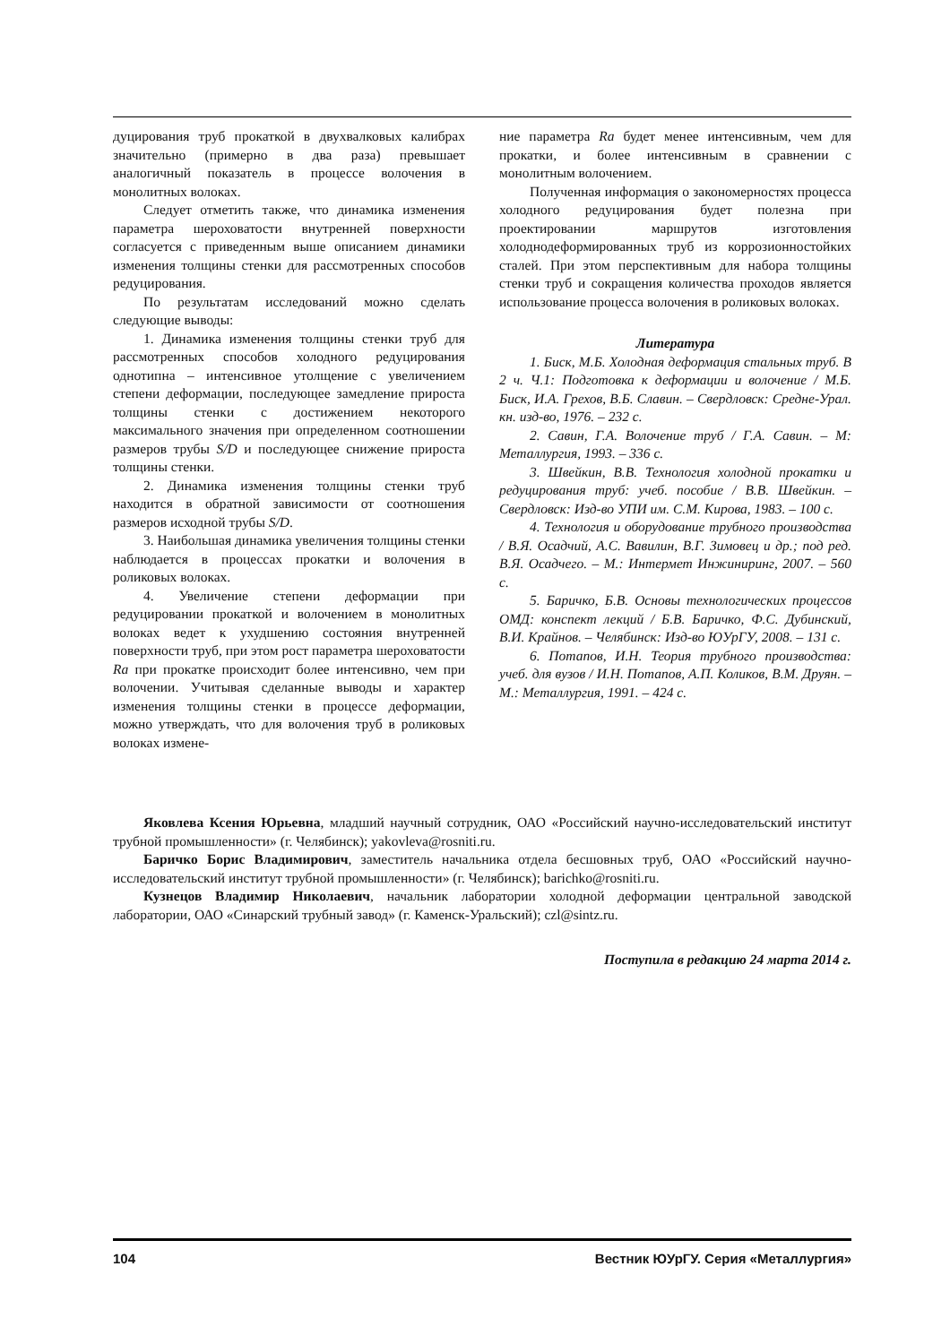дуцирования труб прокаткой в двухвалковых калибрах значительно (примерно в два раза) превышает аналогичный показатель в процессе волочения в монолитных волоках.
Следует отметить также, что динамика изменения параметра шероховатости внутренней поверхности согласуется с приведенным выше описанием динамики изменения толщины стенки для рассмотренных способов редуцирования.
По результатам исследований можно сделать следующие выводы:
1. Динамика изменения толщины стенки труб для рассмотренных способов холодного редуцирования однотипна – интенсивное утолщение с увеличением степени деформации, последующее замедление прироста толщины стенки с достижением некоторого максимального значения при определенном соотношении размеров трубы S/D и последующее снижение прироста толщины стенки.
2. Динамика изменения толщины стенки труб находится в обратной зависимости от соотношения размеров исходной трубы S/D.
3. Наибольшая динамика увеличения толщины стенки наблюдается в процессах прокатки и волочения в роликовых волоках.
4. Увеличение степени деформации при редуцировании прокаткой и волочением в монолитных волоках ведет к ухудшению состояния внутренней поверхности труб, при этом рост параметра шероховатости Ra при прокатке происходит более интенсивно, чем при волочении. Учитывая сделанные выводы и характер изменения толщины стенки в процессе деформации, можно утверждать, что для волочения труб в роликовых волоках измене-
ние параметра Ra будет менее интенсивным, чем для прокатки, и более интенсивным в сравнении с монолитным волочением.
Полученная информация о закономерностях процесса холодного редуцирования будет полезна при проектировании маршрутов изготовления холоднодеформированных труб из коррозионностойких сталей. При этом перспективным для набора толщины стенки труб и сокращения количества проходов является использование процесса волочения в роликовых волоках.
Литература
1. Биск, М.Б. Холодная деформация стальных труб. В 2 ч. Ч.1: Подготовка к деформации и волочение / М.Б. Биск, И.А. Грехов, В.Б. Славин. – Свердловск: Средне-Урал. кн. изд-во, 1976. – 232 с.
2. Савин, Г.А. Волочение труб / Г.А. Савин. – М: Металлургия, 1993. – 336 с.
3. Швейкин, В.В. Технология холодной прокатки и редуцирования труб: учеб. пособие / В.В. Швейкин. – Свердловск: Изд-во УПИ им. С.М. Кирова, 1983. – 100 с.
4. Технология и оборудование трубного производства / В.Я. Осадчий, А.С. Вавилин, В.Г. Зимовец и др.; под ред. В.Я. Осадчего. – М.: Интермет Инжиниринг, 2007. – 560 с.
5. Баричко, Б.В. Основы технологических процессов ОМД: конспект лекций / Б.В. Баричко, Ф.С. Дубинский, В.И. Крайнов. – Челябинск: Изд-во ЮУрГУ, 2008. – 131 с.
6. Потапов, И.Н. Теория трубного производства: учеб. для вузов / И.Н. Потапов, А.П. Коликов, В.М. Друян. – М.: Металлургия, 1991. – 424 с.
Яковлева Ксения Юрьевна, младший научный сотрудник, ОАО «Российский научно-исследовательский институт трубной промышленности» (г. Челябинск); yakovleva@rosniti.ru.
Баричко Борис Владимирович, заместитель начальника отдела бесшовных труб, ОАО «Российский научно-исследовательский институт трубной промышленности» (г. Челябинск); barichko@rosniti.ru.
Кузнецов Владимир Николаевич, начальник лаборатории холодной деформации центральной заводской лаборатории, ОАО «Синарский трубный завод» (г. Каменск-Уральский); czl@sintz.ru.
Поступила в редакцию 24 марта 2014 г.
104 Вестник ЮУрГУ. Серия «Металлургия»